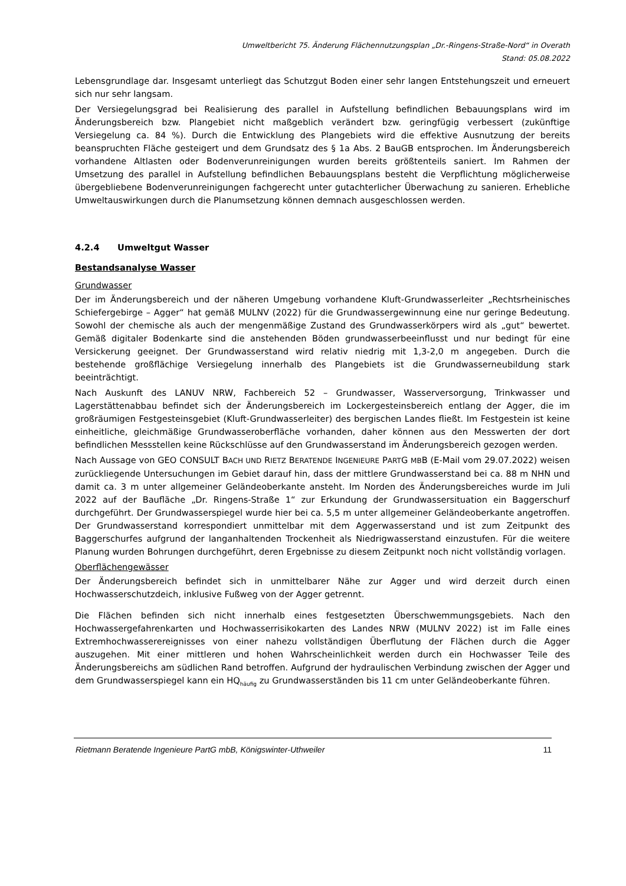Umweltbericht 75. Änderung Flächennutzungsplan „Dr.-Ringens-Straße-Nord“ in Overath
Stand: 05.08.2022
Lebensgrundlage dar. Insgesamt unterliegt das Schutzgut Boden einer sehr langen Entstehungszeit und erneuert sich nur sehr langsam.
Der Versiegelungsgrad bei Realisierung des parallel in Aufstellung befindlichen Bebauungsplans wird im Änderungsbereich bzw. Plangebiet nicht maßgeblich verändert bzw. geringfügig verbessert (zukünftige Versiegelung ca. 84 %). Durch die Entwicklung des Plangebiets wird die effektive Ausnutzung der bereits beanspruchten Fläche gesteigert und dem Grundsatz des § 1a Abs. 2 BauGB entsprochen. Im Änderungsbereich vorhandene Altlasten oder Bodenverunreinigungen wurden bereits größtenteils saniert. Im Rahmen der Umsetzung des parallel in Aufstellung befindlichen Bebauungsplans besteht die Verpflichtung möglicherweise übergebliebene Bodenverunreinigungen fachgerecht unter gutachterlicher Überwachung zu sanieren. Erhebliche Umweltauswirkungen durch die Planumsetzung können demnach ausgeschlossen werden.
4.2.4 Umweltgut Wasser
Bestandsanalyse Wasser
Grundwasser
Der im Änderungsbereich und der näheren Umgebung vorhandene Kluft-Grundwasserleiter „Rechtsrheinisches Schiefergebirge – Agger“ hat gemäß MULNV (2022) für die Grundwassergewinnung eine nur geringe Bedeutung. Sowohl der chemische als auch der mengenmäßige Zustand des Grundwasserkörpers wird als „gut“ bewertet. Gemäß digitaler Bodenkarte sind die anstehenden Böden grundwasserbeeinflusst und nur bedingt für eine Versickerung geeignet. Der Grundwasserstand wird relativ niedrig mit 1,3-2,0 m angegeben. Durch die bestehende großflächige Versiegelung innerhalb des Plangebiets ist die Grundwasserneubildung stark beeinträchtigt.
Nach Auskunft des LANUV NRW, Fachbereich 52 – Grundwasser, Wasserversorgung, Trinkwasser und Lagerstättenabbau befindet sich der Änderungsbereich im Lockergesteinsbereich entlang der Agger, die im großräumigen Festgesteinsgebiet (Kluft-Grundwasserleiter) des bergischen Landes fließt. Im Festgestein ist keine einheitliche, gleichmäßige Grundwasseroberfläche vorhanden, daher können aus den Messwerten der dort befindlichen Messstellen keine Rückschlüsse auf den Grundwasserstand im Änderungsbereich gezogen werden.
Nach Aussage von GEO CONSULT BACH UND RIETZ BERATENDE INGENIEURE PARTG MBB (E-Mail vom 29.07.2022) weisen zurückliegende Untersuchungen im Gebiet darauf hin, dass der mittlere Grundwasserstand bei ca. 88 m NHN und damit ca. 3 m unter allgemeiner Geländeoberkante ansteht. Im Norden des Änderungsbereiches wurde im Juli 2022 auf der Baufläche „Dr. Ringens-Straße 1“ zur Erkundung der Grundwassersituation ein Baggerschurf durchgeführt. Der Grundwasserspiegel wurde hier bei ca. 5,5 m unter allgemeiner Geländeoberkante angetroffen. Der Grundwasserstand korrespondiert unmittelbar mit dem Aggerwasserstand und ist zum Zeitpunkt des Baggerschurfes aufgrund der langanhaltenden Trockenheit als Niedrigwasserstand einzustufen. Für die weitere Planung wurden Bohrungen durchgeführt, deren Ergebnisse zu diesem Zeitpunkt noch nicht vollständig vorlagen.
Oberflächengewässer
Der Änderungsbereich befindet sich in unmittelbarer Nähe zur Agger und wird derzeit durch einen Hochwasserschutzdeich, inklusive Fußweg von der Agger getrennt.
Die Flächen befinden sich nicht innerhalb eines festgesetzten Überschwemmungsgebiets. Nach den Hochwassergefahrenkarten und Hochwasserrisikokarten des Landes NRW (MULNV 2022) ist im Falle eines Extremhochwasserereignisses von einer nahezu vollständigen Überflutung der Flächen durch die Agger auszugehen. Mit einer mittleren und hohen Wahrscheinlichkeit werden durch ein Hochwasser Teile des Änderungsbereichs am südlichen Rand betroffen. Aufgrund der hydraulischen Verbindung zwischen der Agger und dem Grundwasserspiegel kann ein HQ<sub>häufig</sub> zu Grundwasserständen bis 11 cm unter Geländeoberkante führen.
Rietmann Beratende Ingenieure PartG mbB, Königswinter-Uthweiler 11